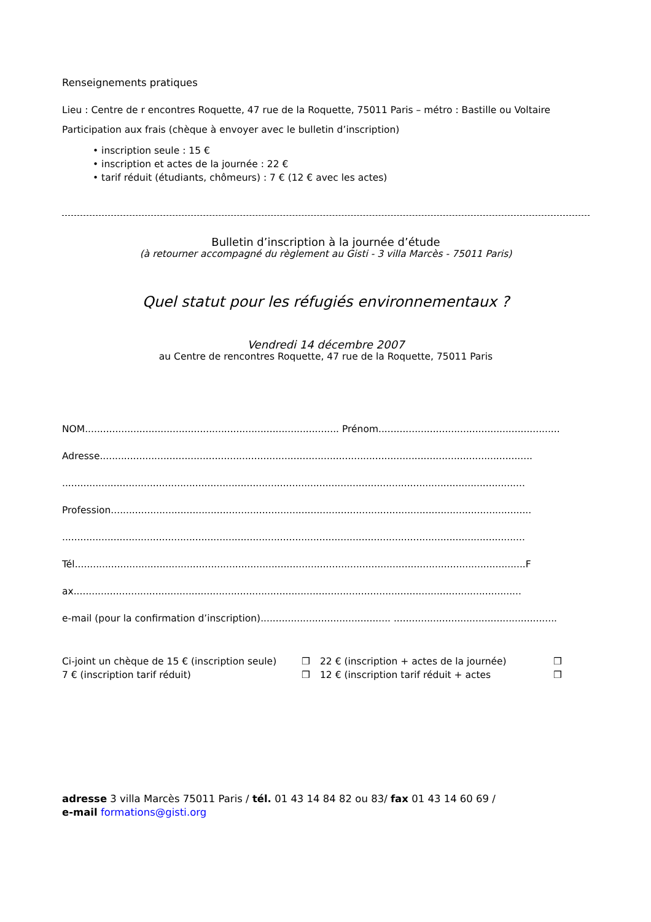Renseignements pratiques
Lieu : Centre de r encontres Roquette, 47 rue de la Roquette, 75011 Paris – métro : Bastille ou Voltaire
Participation aux frais (chèque à envoyer avec le bulletin d’inscription)
• inscription seule : 15 €
• inscription et actes de la journée : 22 €
• tarif réduit (étudiants, chômeurs) : 7 € (12 € avec les actes)
Bulletin d’inscription à la journée d’étude
(à retourner accompagné du règlement au Gisti - 3 villa Marcès - 75011 Paris)
Quel statut pour les réfugiés environnementaux ?
Vendredi 14 décembre 2007
au Centre de rencontres Roquette, 47 rue de la Roquette, 75011 Paris
NOM.................................................................................... Prénom............................................................
Adresse...............................................................................................................................................
.........................................................................................................................................................
Profession...........................................................................................................................................
.........................................................................................................................................................
Tél.....................................................................................................................................................F
ax....................................................................................................................................................
e-mail (pour la confirmation d’inscription)........................................... ......................................................
Ci-joint un chèque de 15 € (inscription seule) ❒ 22 € (inscription + actes de la journée) ❒ 7 € (inscription tarif réduit) ❒ 12 € (inscription tarif réduit + actes ❒
adresse 3 villa Marcès 75011 Paris / tél. 01 43 14 84 82 ou 83/ fax 01 43 14 60 69 /
e-mail formations@gisti.org